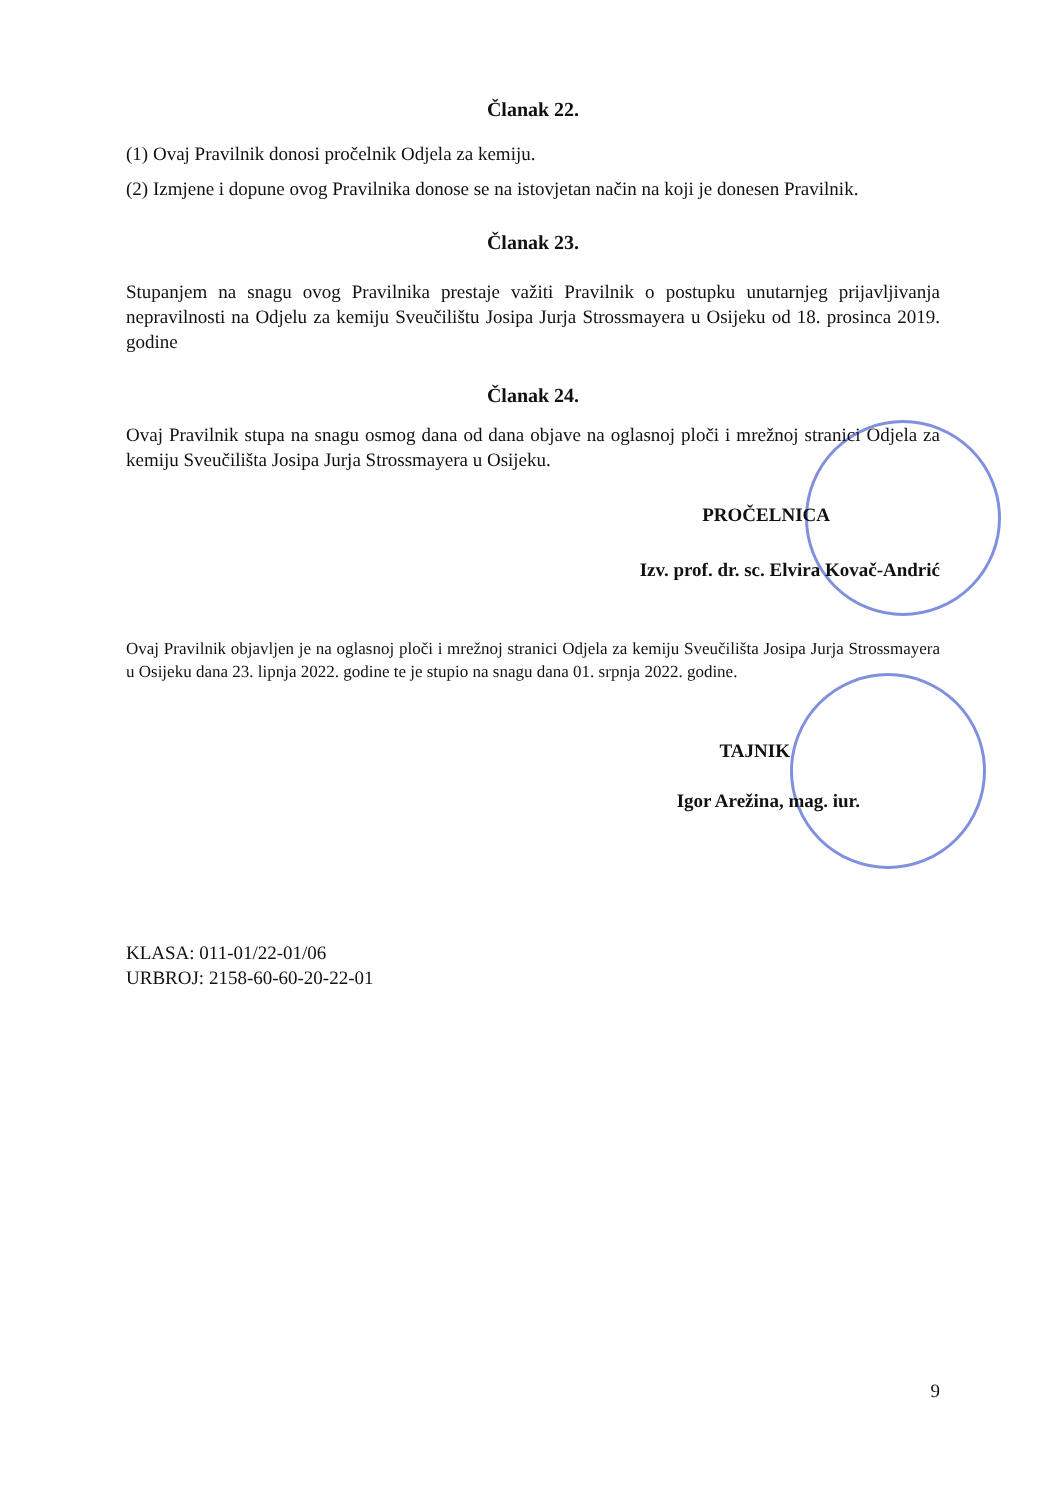Članak 22.
(1) Ovaj Pravilnik donosi pročelnik Odjela za kemiju.
(2) Izmjene i dopune ovog Pravilnika donose se na istovjetan način na koji je donesen Pravilnik.
Članak 23.
Stupanjem na snagu ovog Pravilnika prestaje važiti Pravilnik o postupku unutarnjeg prijavljivanja nepravilnosti na Odjelu za kemiju Sveučilištu Josipa Jurja Strossmayera u Osijeku od 18. prosinca 2019. godine
Članak 24.
Ovaj Pravilnik stupa na snagu osmog dana od dana objave na oglasnoj ploči i mrežnoj stranici Odjela za kemiju Sveučilišta Josipa Jurja Strossmayera u Osijeku.
PROČELNICA
Izv. prof. dr. sc. Elvira Kovač-Andrić
Ovaj Pravilnik objavljen je na oglasnoj ploči i mrežnoj stranici Odjela za kemiju Sveučilišta Josipa Jurja Strossmayera u Osijeku dana 23. lipnja 2022. godine te je stupio na snagu dana 01. srpnja 2022. godine.
TAJNIK
Igor Arežina, mag. iur.
KLASA: 011-01/22-01/06
URBROJ: 2158-60-60-20-22-01
9